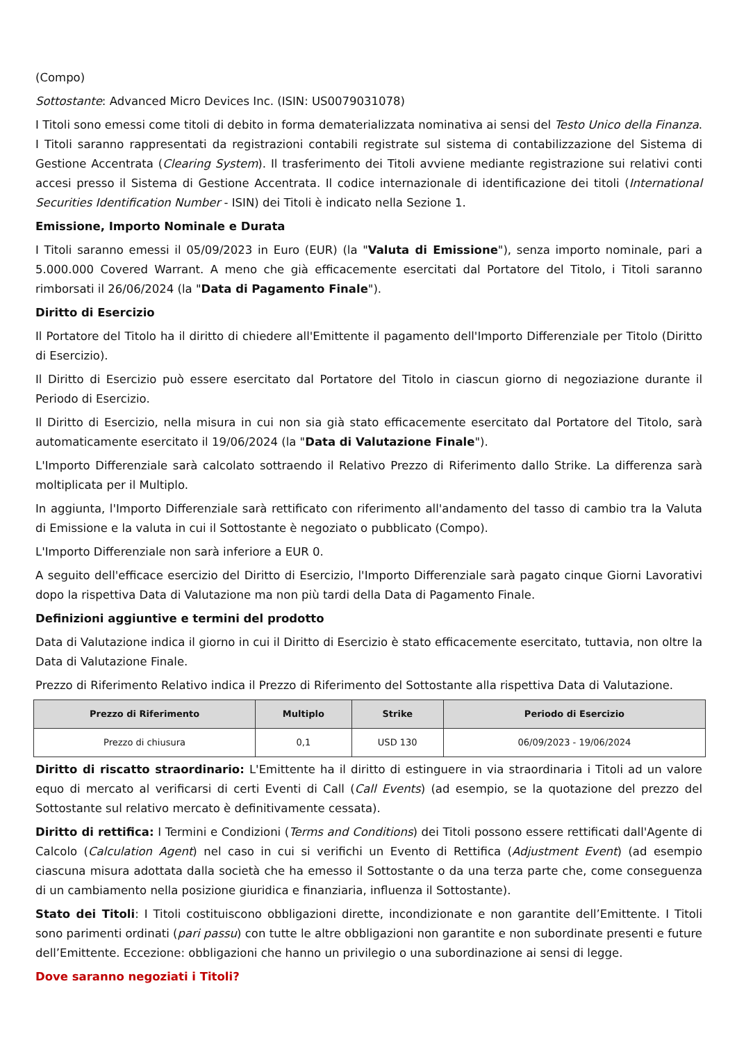(Compo)
Sottostante: Advanced Micro Devices Inc. (ISIN: US0079031078)
I Titoli sono emessi come titoli di debito in forma dematerializzata nominativa ai sensi del Testo Unico della Finanza. I Titoli saranno rappresentati da registrazioni contabili registrate sul sistema di contabilizzazione del Sistema di Gestione Accentrata (Clearing System). Il trasferimento dei Titoli avviene mediante registrazione sui relativi conti accesi presso il Sistema di Gestione Accentrata. Il codice internazionale di identificazione dei titoli (International Securities Identification Number - ISIN) dei Titoli è indicato nella Sezione 1.
Emissione, Importo Nominale e Durata
I Titoli saranno emessi il 05/09/2023 in Euro (EUR) (la "Valuta di Emissione"), senza importo nominale, pari a 5.000.000 Covered Warrant. A meno che già efficacemente esercitati dal Portatore del Titolo, i Titoli saranno rimborsati il 26/06/2024 (la "Data di Pagamento Finale").
Diritto di Esercizio
Il Portatore del Titolo ha il diritto di chiedere all'Emittente il pagamento dell'Importo Differenziale per Titolo (Diritto di Esercizio).
Il Diritto di Esercizio può essere esercitato dal Portatore del Titolo in ciascun giorno di negoziazione durante il Periodo di Esercizio.
Il Diritto di Esercizio, nella misura in cui non sia già stato efficacemente esercitato dal Portatore del Titolo, sarà automaticamente esercitato il 19/06/2024 (la "Data di Valutazione Finale").
L'Importo Differenziale sarà calcolato sottraendo il Relativo Prezzo di Riferimento dallo Strike. La differenza sarà moltiplicata per il Multiplo.
In aggiunta, l'Importo Differenziale sarà rettificato con riferimento all'andamento del tasso di cambio tra la Valuta di Emissione e la valuta in cui il Sottostante è negoziato o pubblicato (Compo).
L'Importo Differenziale non sarà inferiore a EUR 0.
A seguito dell'efficace esercizio del Diritto di Esercizio, l'Importo Differenziale sarà pagato cinque Giorni Lavorativi dopo la rispettiva Data di Valutazione ma non più tardi della Data di Pagamento Finale.
Definizioni aggiuntive e termini del prodotto
Data di Valutazione indica il giorno in cui il Diritto di Esercizio è stato efficacemente esercitato, tuttavia, non oltre la Data di Valutazione Finale.
Prezzo di Riferimento Relativo indica il Prezzo di Riferimento del Sottostante alla rispettiva Data di Valutazione.
| Prezzo di Riferimento | Multiplo | Strike | Periodo di Esercizio |
| --- | --- | --- | --- |
| Prezzo di chiusura | 0,1 | USD 130 | 06/09/2023 - 19/06/2024 |
Diritto di riscatto straordinario: L'Emittente ha il diritto di estinguere in via straordinaria i Titoli ad un valore equo di mercato al verificarsi di certi Eventi di Call (Call Events) (ad esempio, se la quotazione del prezzo del Sottostante sul relativo mercato è definitivamente cessata).
Diritto di rettifica: I Termini e Condizioni (Terms and Conditions) dei Titoli possono essere rettificati dall'Agente di Calcolo (Calculation Agent) nel caso in cui si verifichi un Evento di Rettifica (Adjustment Event) (ad esempio ciascuna misura adottata dalla società che ha emesso il Sottostante o da una terza parte che, come conseguenza di un cambiamento nella posizione giuridica e finanziaria, influenza il Sottostante).
Stato dei Titoli: I Titoli costituiscono obbligazioni dirette, incondizionate e non garantite dell’Emittente. I Titoli sono parimenti ordinati (pari passu) con tutte le altre obbligazioni non garantite e non subordinate presenti e future dell’Emittente. Eccezione: obbligazioni che hanno un privilegio o una subordinazione ai sensi di legge.
Dove saranno negoziati i Titoli?